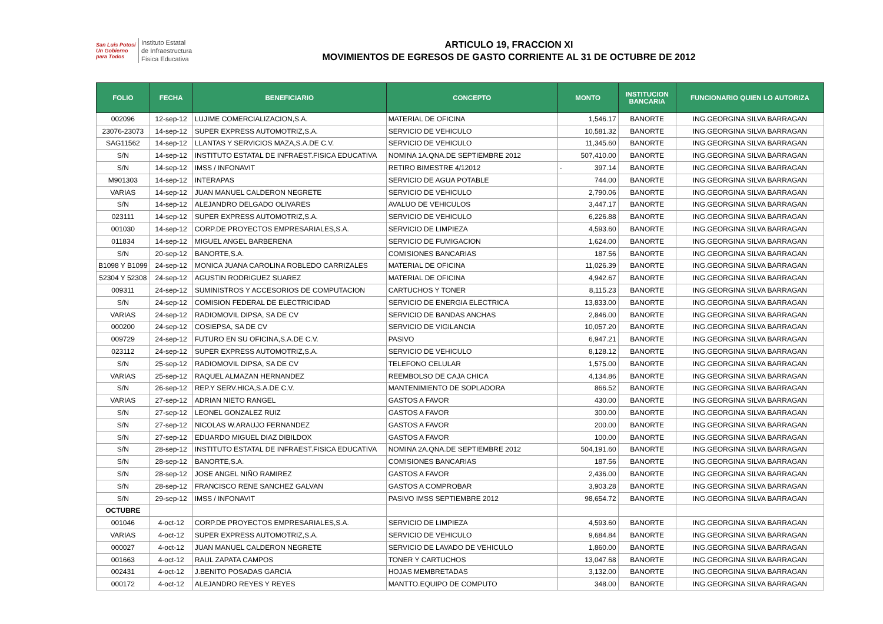San Luis Potosí
Un Gobierno para Todos
Instituto Estatal
de Infraestructura
Física Educativa
ARTICULO 19, FRACCION XI
MOVIMIENTOS DE EGRESOS DE GASTO CORRIENTE AL 31 DE OCTUBRE DE 2012
| FOLIO | FECHA | BENEFICIARIO | CONCEPTO | MONTO | INSTITUCION BANCARIA | FUNCIONARIO QUIEN LO AUTORIZA |
| --- | --- | --- | --- | --- | --- | --- |
| 002096 | 12-sep-12 | LUJIME COMERCIALIZACION,S.A. | MATERIAL DE OFICINA | 1,546.17 | BANORTE | ING.GEORGINA SILVA BARRAGAN |
| 23076-23073 | 14-sep-12 | SUPER EXPRESS AUTOMOTRIZ,S.A. | SERVICIO DE VEHICULO | 10,581.32 | BANORTE | ING.GEORGINA SILVA BARRAGAN |
| SAG11562 | 14-sep-12 | LLANTAS Y SERVICIOS MAZA,S.A.DE C.V. | SERVICIO DE VEHICULO | 11,345.60 | BANORTE | ING.GEORGINA SILVA BARRAGAN |
| S/N | 14-sep-12 | INSTITUTO ESTATAL DE INFRAEST.FISICA EDUCATIVA | NOMINA 1A.QNA.DE SEPTIEMBRE 2012 | 507,410.00 | BANORTE | ING.GEORGINA SILVA BARRAGAN |
| S/N | 14-sep-12 | IMSS / INFONAVIT | RETIRO BIMESTRE 4/12012 | - 397.14 | BANORTE | ING.GEORGINA SILVA BARRAGAN |
| M901303 | 14-sep-12 | INTERAPAS | SERVICIO DE AGUA POTABLE | 744.00 | BANORTE | ING.GEORGINA SILVA BARRAGAN |
| VARIAS | 14-sep-12 | JUAN MANUEL CALDERON NEGRETE | SERVICIO DE VEHICULO | 2,790.06 | BANORTE | ING.GEORGINA SILVA BARRAGAN |
| S/N | 14-sep-12 | ALEJANDRO DELGADO OLIVARES | AVALUO DE VEHICULOS | 3,447.17 | BANORTE | ING.GEORGINA SILVA BARRAGAN |
| 023111 | 14-sep-12 | SUPER EXPRESS AUTOMOTRIZ,S.A. | SERVICIO DE VEHICULO | 6,226.88 | BANORTE | ING.GEORGINA SILVA BARRAGAN |
| 001030 | 14-sep-12 | CORP.DE PROYECTOS EMPRESARIALES,S.A. | SERVICIO DE LIMPIEZA | 4,593.60 | BANORTE | ING.GEORGINA SILVA BARRAGAN |
| 011834 | 14-sep-12 | MIGUEL ANGEL BARBERENA | SERVICIO DE FUMIGACION | 1,624.00 | BANORTE | ING.GEORGINA SILVA BARRAGAN |
| S/N | 20-sep-12 | BANORTE,S.A. | COMISIONES BANCARIAS | 187.56 | BANORTE | ING.GEORGINA SILVA BARRAGAN |
| B1098 Y B1099 | 24-sep-12 | MONICA JUANA CAROLINA ROBLEDO CARRIZALES | MATERIAL DE OFICINA | 11,026.39 | BANORTE | ING.GEORGINA SILVA BARRAGAN |
| 52304 Y 52308 | 24-sep-12 | AGUSTIN RODRIGUEZ SUAREZ | MATERIAL DE OFICINA | 4,942.67 | BANORTE | ING.GEORGINA SILVA BARRAGAN |
| 009311 | 24-sep-12 | SUMINISTROS Y ACCESORIOS DE COMPUTACION | CARTUCHOS Y TONER | 8,115.23 | BANORTE | ING.GEORGINA SILVA BARRAGAN |
| S/N | 24-sep-12 | COMISION FEDERAL DE ELECTRICIDAD | SERVICIO DE ENERGIA ELECTRICA | 13,833.00 | BANORTE | ING.GEORGINA SILVA BARRAGAN |
| VARIAS | 24-sep-12 | RADIOMOVIL DIPSA, SA DE CV | SERVICIO DE BANDAS ANCHAS | 2,846.00 | BANORTE | ING.GEORGINA SILVA BARRAGAN |
| 000200 | 24-sep-12 | COSIEPSA, SA DE CV | SERVICIO DE VIGILANCIA | 10,057.20 | BANORTE | ING.GEORGINA SILVA BARRAGAN |
| 009729 | 24-sep-12 | FUTURO EN SU OFICINA,S.A.DE C.V. | PASIVO | 6,947.21 | BANORTE | ING.GEORGINA SILVA BARRAGAN |
| 023112 | 24-sep-12 | SUPER EXPRESS AUTOMOTRIZ,S.A. | SERVICIO DE VEHICULO | 8,128.12 | BANORTE | ING.GEORGINA SILVA BARRAGAN |
| S/N | 25-sep-12 | RADIOMOVIL DIPSA, SA DE CV | TELEFONO CELULAR | 1,575.00 | BANORTE | ING.GEORGINA SILVA BARRAGAN |
| VARIAS | 25-sep-12 | RAQUEL ALMAZAN HERNANDEZ | REEMBOLSO DE CAJA CHICA | 4,134.86 | BANORTE | ING.GEORGINA SILVA BARRAGAN |
| S/N | 26-sep-12 | REP.Y SERV.HICA,S.A.DE C.V. | MANTENIMIENTO DE SOPLADORA | 866.52 | BANORTE | ING.GEORGINA SILVA BARRAGAN |
| VARIAS | 27-sep-12 | ADRIAN NIETO RANGEL | GASTOS A FAVOR | 430.00 | BANORTE | ING.GEORGINA SILVA BARRAGAN |
| S/N | 27-sep-12 | LEONEL GONZALEZ RUIZ | GASTOS A FAVOR | 300.00 | BANORTE | ING.GEORGINA SILVA BARRAGAN |
| S/N | 27-sep-12 | NICOLAS W.ARAUJO FERNANDEZ | GASTOS A FAVOR | 200.00 | BANORTE | ING.GEORGINA SILVA BARRAGAN |
| S/N | 27-sep-12 | EDUARDO MIGUEL DIAZ DIBILDOX | GASTOS A FAVOR | 100.00 | BANORTE | ING.GEORGINA SILVA BARRAGAN |
| S/N | 28-sep-12 | INSTITUTO ESTATAL DE INFRAEST.FISICA EDUCATIVA | NOMINA 2A.QNA.DE SEPTIEMBRE 2012 | 504,191.60 | BANORTE | ING.GEORGINA SILVA BARRAGAN |
| S/N | 28-sep-12 | BANORTE,S.A. | COMISIONES BANCARIAS | 187.56 | BANORTE | ING.GEORGINA SILVA BARRAGAN |
| S/N | 28-sep-12 | JOSE ANGEL NIÑO RAMIREZ | GASTOS A FAVOR | 2,436.00 | BANORTE | ING.GEORGINA SILVA BARRAGAN |
| S/N | 28-sep-12 | FRANCISCO RENE SANCHEZ GALVAN | GASTOS A COMPROBAR | 3,903.28 | BANORTE | ING.GEORGINA SILVA BARRAGAN |
| S/N | 29-sep-12 | IMSS / INFONAVIT | PASIVO IMSS SEPTIEMBRE 2012 | 98,654.72 | BANORTE | ING.GEORGINA SILVA BARRAGAN |
| OCTUBRE | | | | | | |
| 001046 | 4-oct-12 | CORP.DE PROYECTOS EMPRESARIALES,S.A. | SERVICIO DE LIMPIEZA | 4,593.60 | BANORTE | ING.GEORGINA SILVA BARRAGAN |
| VARIAS | 4-oct-12 | SUPER EXPRESS AUTOMOTRIZ,S.A. | SERVICIO DE VEHICULO | 9,684.84 | BANORTE | ING.GEORGINA SILVA BARRAGAN |
| 000027 | 4-oct-12 | JUAN MANUEL CALDERON NEGRETE | SERVICIO DE LAVADO DE VEHICULO | 1,860.00 | BANORTE | ING.GEORGINA SILVA BARRAGAN |
| 001663 | 4-oct-12 | RAUL ZAPATA CAMPOS | TONER Y CARTUCHOS | 13,047.68 | BANORTE | ING.GEORGINA SILVA BARRAGAN |
| 002431 | 4-oct-12 | J.BENITO POSADAS GARCIA | HOJAS MEMBRETADAS | 3,132.00 | BANORTE | ING.GEORGINA SILVA BARRAGAN |
| 000172 | 4-oct-12 | ALEJANDRO REYES Y REYES | MANTTO.EQUIPO DE COMPUTO | 348.00 | BANORTE | ING.GEORGINA SILVA BARRAGAN |